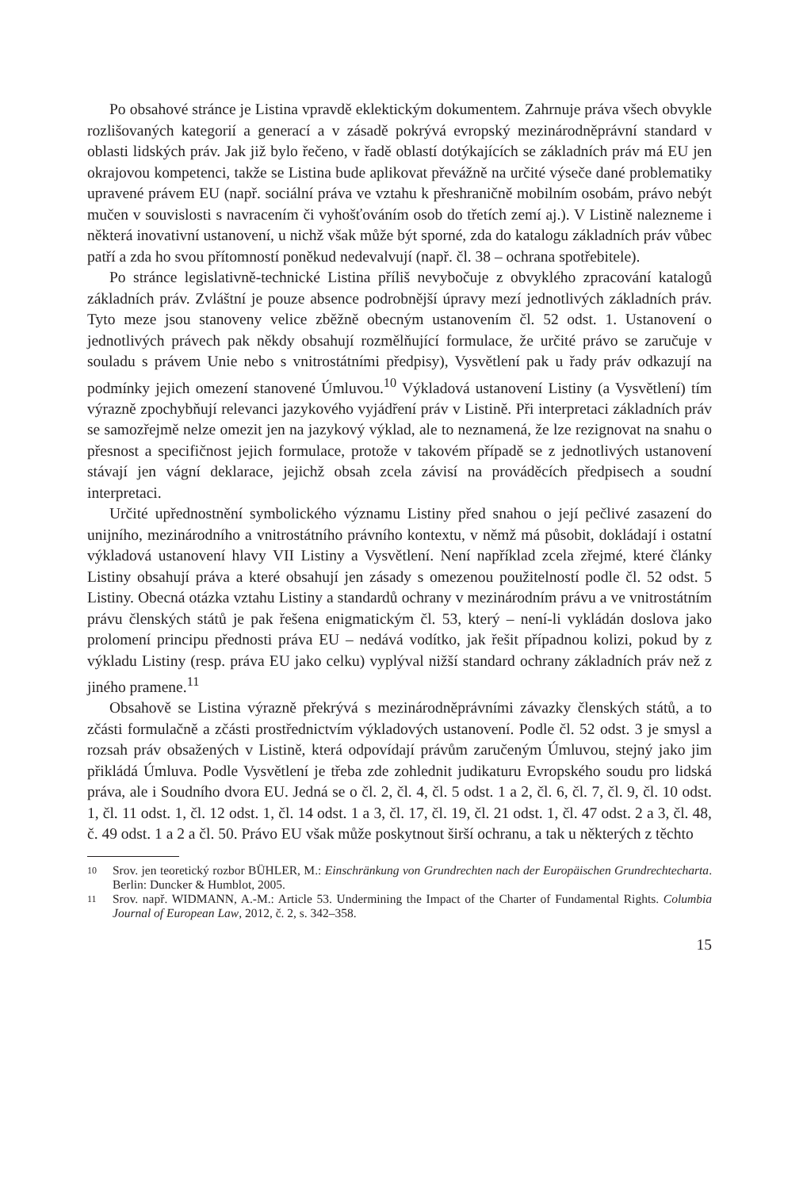Po obsahové stránce je Listina vpravdě eklektickým dokumentem. Zahrnuje práva všech obvykle rozlišovaných kategorií a generací a v zásadě pokrývá evropský mezinárodněprávní standard v oblasti lidských práv. Jak již bylo řečeno, v řadě oblastí dotýkajících se základních práv má EU jen okrajovou kompetenci, takže se Listina bude aplikovat převážně na určité výseče dané problematiky upravené právem EU (např. sociální práva ve vztahu k přeshraničně mobilním osobám, právo nebýt mučen v souvislosti s navracením či vyhošťováním osob do třetích zemí aj.). V Listině nalezneme i některá inovativní ustanovení, u nichž však může být sporné, zda do katalogu základních práv vůbec patří a zda ho svou přítomností poněkud nedevalvují (např. čl. 38 – ochrana spotřebitele).
Po stránce legislativně-technické Listina příliš nevybočuje z obvyklého zpracování katalogů základních práv. Zvláštní je pouze absence podrobnější úpravy mezí jednotlivých základních práv. Tyto meze jsou stanoveny velice zběžně obecným ustanovením čl. 52 odst. 1. Ustanovení o jednotlivých právech pak někdy obsahují rozmělňující formulace, že určité právo se zaručuje v souladu s právem Unie nebo s vnitrostátními předpisy), Vysvětlení pak u řady práv odkazují na podmínky jejich omezení stanovené Úmluvou.<sup>10</sup> Výkladová ustanovení Listiny (a Vysvětlení) tím výrazně zpochybňují relevanci jazykového vyjádření práv v Listině. Při interpretaci základních práv se samozřejmě nelze omezit jen na jazykový výklad, ale to neznamená, že lze rezignovat na snahu o přesnost a specifičnost jejich formulace, protože v takovém případě se z jednotlivých ustanovení stávají jen vágní deklarace, jejichž obsah zcela závisí na prováděcích předpisech a soudní interpretaci.
Určité upřednostnění symbolického významu Listiny před snahou o její pečlivé zasazení do unijního, mezinárodního a vnitrostátního právního kontextu, v němž má působit, dokládají i ostatní výkladová ustanovení hlavy VII Listiny a Vysvětlení. Není například zcela zřejmé, které články Listiny obsahují práva a které obsahují jen zásady s omezenou použitelností podle čl. 52 odst. 5 Listiny. Obecná otázka vztahu Listiny a standardů ochrany v mezinárodním právu a ve vnitrostátním právu členských států je pak řešena enigmatickým čl. 53, který – není-li vykládán doslova jako prolomení principu přednosti práva EU – nedává vodítko, jak řešit případnou kolizi, pokud by z výkladu Listiny (resp. práva EU jako celku) vyplýval nižší standard ochrany základních práv než z jiného pramene.<sup>11</sup>
Obsahově se Listina výrazně překrývá s mezinárodněprávními závazky členských států, a to zčásti formulačně a zčásti prostřednictvím výkladových ustanovení. Podle čl. 52 odst. 3 je smysl a rozsah práv obsažených v Listině, která odpovídají právům zaručeným Úmluvou, stejný jako jim přikládá Úmluva. Podle Vysvětlení je třeba zde zohlednit judikaturu Evropského soudu pro lidská práva, ale i Soudního dvora EU. Jedná se o čl. 2, čl. 4, čl. 5 odst. 1 a 2, čl. 6, čl. 7, čl. 9, čl. 10 odst. 1, čl. 11 odst. 1, čl. 12 odst. 1, čl. 14 odst. 1 a 3, čl. 17, čl. 19, čl. 21 odst. 1, čl. 47 odst. 2 a 3, čl. 48, č. 49 odst. 1 a 2 a čl. 50. Právo EU však může poskytnout širší ochranu, a tak u některých z těchto
10 Srov. jen teoretický rozbor BÜHLER, M.: Einschränkung von Grundrechten nach der Europäischen Grundrechtecharta. Berlin: Duncker & Humblot, 2005.
11 Srov. např. WIDMANN, A.-M.: Article 53. Undermining the Impact of the Charter of Fundamental Rights. Columbia Journal of European Law, 2012, č. 2, s. 342–358.
15